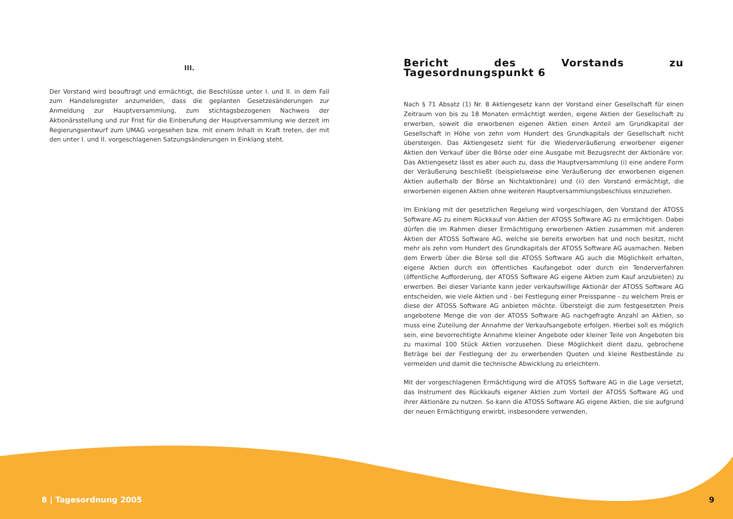III.
Der Vorstand wird beauftragt und ermächtigt, die Beschlüsse unter I. und II. in dem Fall zum Handelsregister anzumelden, dass die geplanten Gesetzesänderungen zur Anmeldung zur Hauptversammlung, zum stichtagsbezogenen Nachweis der Aktionärsstellung und zur Frist für die Einberufung der Hauptversammlung wie derzeit im Regierungsentwurf zum UMAG vorgesehen bzw. mit einem Inhalt in Kraft treten, der mit den unter I. und II. vorgeschlagenen Satzungsänderungen in Einklang steht.
Bericht des Vorstands zu Tagesordnungspunkt 6
Nach § 71 Absatz (1) Nr. 8 Aktiengesetz kann der Vorstand einer Gesellschaft für einen Zeitraum von bis zu 18 Monaten ermächtigt werden, eigene Aktien der Gesellschaft zu erwerben, soweit die erworbenen eigenen Aktien einen Anteil am Grundkapital der Gesellschaft in Höhe von zehn vom Hundert des Grundkapitals der Gesellschaft nicht übersteigen. Das Aktiengesetz sieht für die Wiederveräußerung erworbener eigener Aktien den Verkauf über die Börse oder eine Ausgabe mit Bezugsrecht der Aktionäre vor. Das Aktiengesetz lässt es aber auch zu, dass die Hauptversammlung (i) eine andere Form der Veräußerung beschließt (beispielsweise eine Veräußerung der erworbenen eigenen Aktien außerhalb der Börse an Nichtaktionäre) und (ii) den Vorstand ermächtigt, die erworbenen eigenen Aktien ohne weiteren Hauptversammlungsbeschluss einzuziehen.
Im Einklang mit der gesetzlichen Regelung wird vorgeschlagen, den Vorstand der ATOSS Software AG zu einem Rückkauf von Aktien der ATOSS Software AG zu ermächtigen. Dabei dürfen die im Rahmen dieser Ermächtigung erworbenen Aktien zusammen mit anderen Aktien der ATOSS Software AG, welche sie bereits erworben hat und noch besitzt, nicht mehr als zehn vom Hundert des Grundkapitals der ATOSS Software AG ausmachen. Neben dem Erwerb über die Börse soll die ATOSS Software AG auch die Möglichkeit erhalten, eigene Aktien durch ein öffentliches Kaufangebot oder durch ein Tenderverfahren (öffentliche Aufforderung, der ATOSS Software AG eigene Aktien zum Kauf anzubieten) zu erwerben. Bei dieser Variante kann jeder verkaufswillige Aktionär der ATOSS Software AG entscheiden, wie viele Aktien und - bei Festlegung einer Preisspanne - zu welchem Preis er diese der ATOSS Software AG anbieten möchte. Übersteigt die zum festgesetzten Preis angebotene Menge die von der ATOSS Software AG nachgefragte Anzahl an Aktien, so muss eine Zuteilung der Annahme der Verkaufsangebote erfolgen. Hierbei soll es möglich sein, eine bevorrechtigte Annahme kleiner Angebote oder kleiner Teile von Angeboten bis zu maximal 100 Stück Aktien vorzusehen. Diese Möglichkeit dient dazu, gebrochene Beträge bei der Festlegung der zu erwerbenden Quoten und kleine Restbestände zu vermeiden und damit die technische Abwicklung zu erleichtern.
Mit der vorgeschlagenen Ermächtigung wird die ATOSS Software AG in die Lage versetzt, das Instrument des Rückkaufs eigener Aktien zum Vorteil der ATOSS Software AG und ihrer Aktionäre zu nutzen. So kann die ATOSS Software AG eigene Aktien, die sie aufgrund der neuen Ermächtigung erwirbt, insbesondere verwenden,
8 | Tagesordnung 2005 9